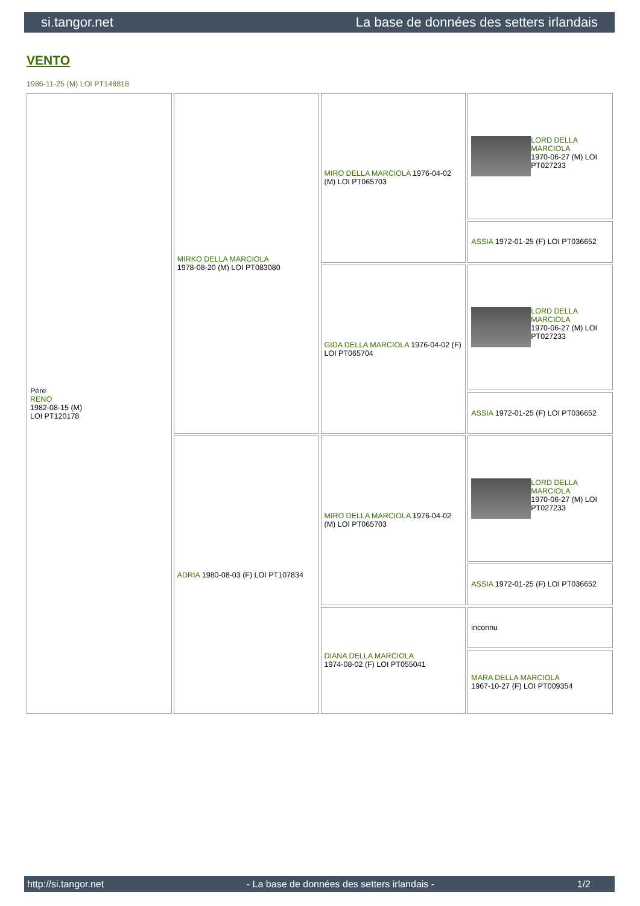si.tangor.net La base de données des setters irlandais
VENTO
1986-11-25 (M) LOI PT148818
| Père RENO 1982-08-15 (M) LOI PT120178 | MIRKO DELLA MARCIOLA 1978-08-20 (M) LOI PT083080 | MIRO DELLA MARCIOLA 1976-04-02 (M) LOI PT065703 | LORD DELLA MARCIOLA 1970-06-27 (M) LOI PT027233 |
| | | | ASSIA 1972-01-25 (F) LOI PT036652 |
| | | GIDA DELLA MARCIOLA 1976-04-02 (F) LOI PT065704 | LORD DELLA MARCIOLA 1970-06-27 (M) LOI PT027233 |
| | | | ASSIA 1972-01-25 (F) LOI PT036652 |
| | ADRIA 1980-08-03 (F) LOI PT107834 | MIRO DELLA MARCIOLA 1976-04-02 (M) LOI PT065703 | LORD DELLA MARCIOLA 1970-06-27 (M) LOI PT027233 |
| | | | ASSIA 1972-01-25 (F) LOI PT036652 |
| | | DIANA DELLA MARCIOLA 1974-08-02 (F) LOI PT055041 | inconnu |
| | | | MARA DELLA MARCIOLA 1967-10-27 (F) LOI PT009354 |
http://si.tangor.net - La base de données des setters irlandais - 1/2